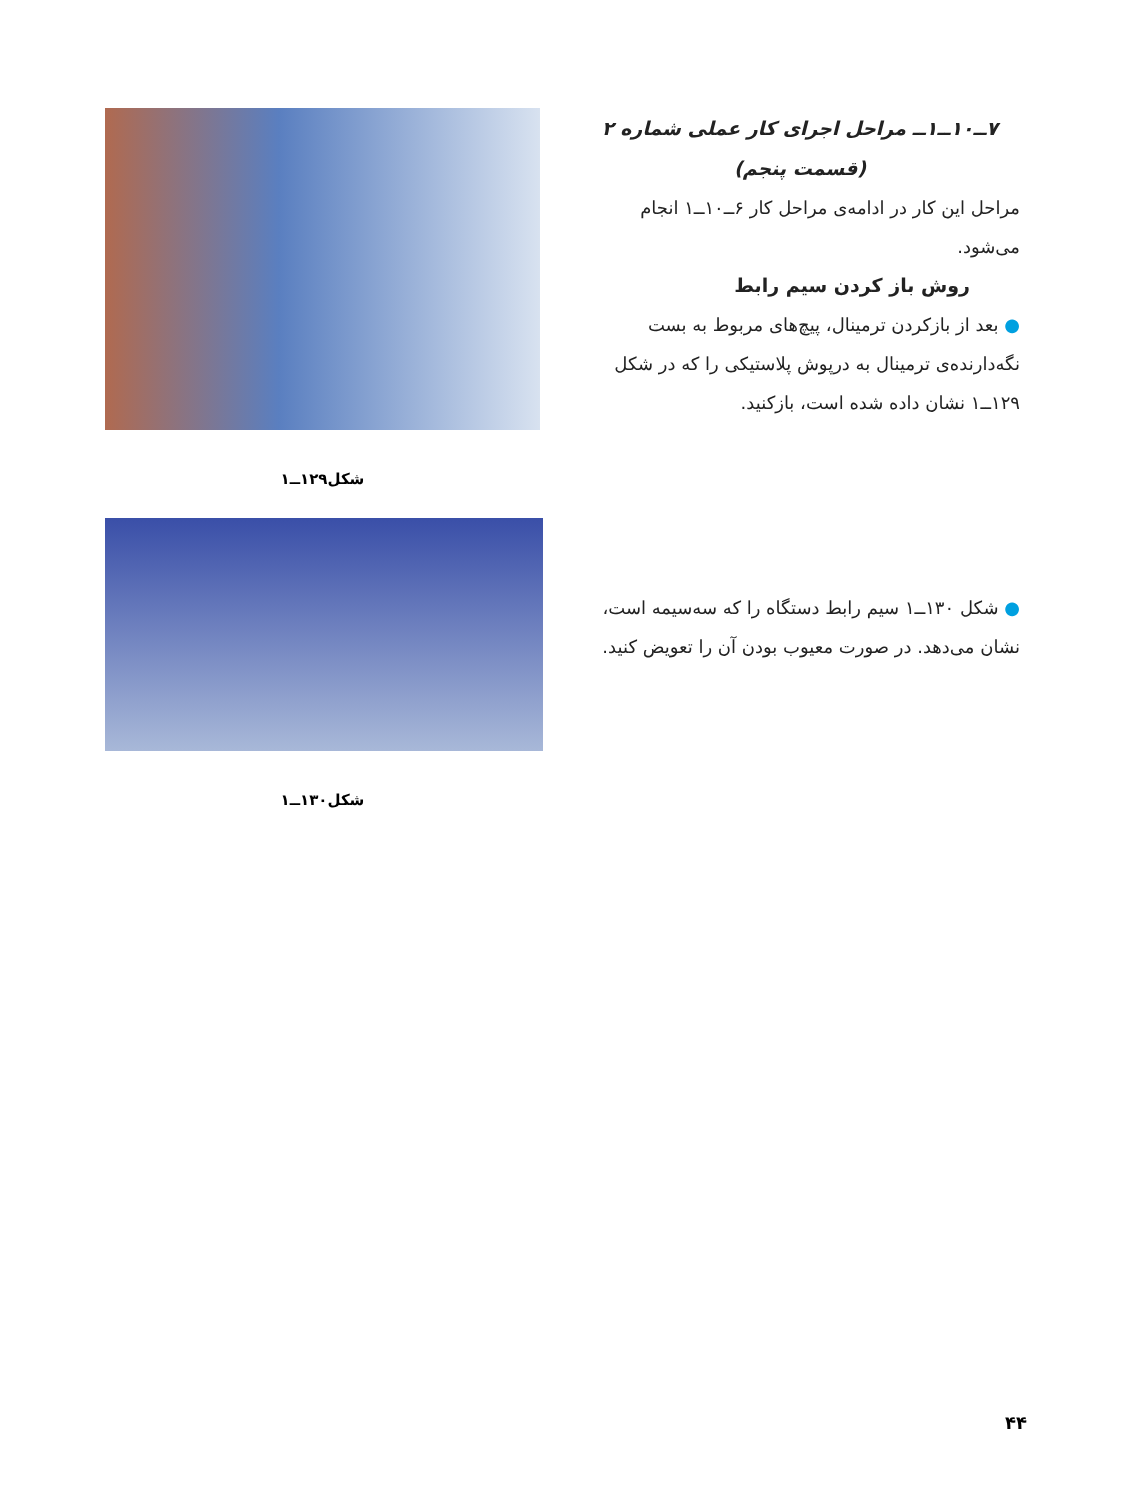۷ــ۱۰ــ۱ــ مراحل اجرای کار عملی شماره ۲
(قسمت پنجم)
مراحل این کار در ادامه‌ی مراحل کار ۶ــ۱۰ــ۱ انجام می‌شود.
روش باز کردن سیم رابط
● بعد از بازکردن ترمینال، پیچ‌های مربوط به بست نگه‌دارنده‌ی ترمینال به درپوش پلاستیکی را که در شکل ۱۲۹ــ۱ نشان داده شده است، بازکنید.
شکل۱۲۹ــ۱
● شکل ۱۳۰ــ۱ سیم رابط دستگاه را که سه‌سیمه است، نشان می‌دهد. در صورت معیوب بودن آن را تعویض کنید.
شکل۱۳۰ــ۱
۴۴